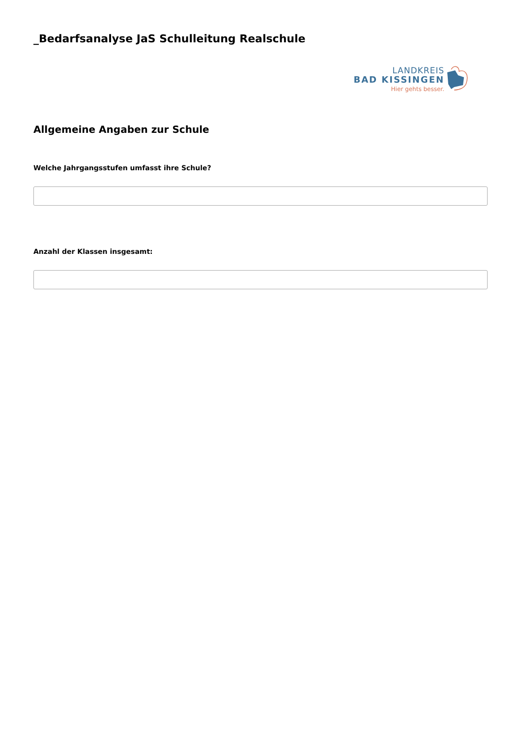_Bedarfsanalyse JaS Schulleitung Realschule
LANDKREIS
BAD KISSINGEN
Hier gehts besser.
Allgemeine Angaben zur Schule
Welche Jahrgangsstufen umfasst ihre Schule?
Anzahl der Klassen insgesamt: